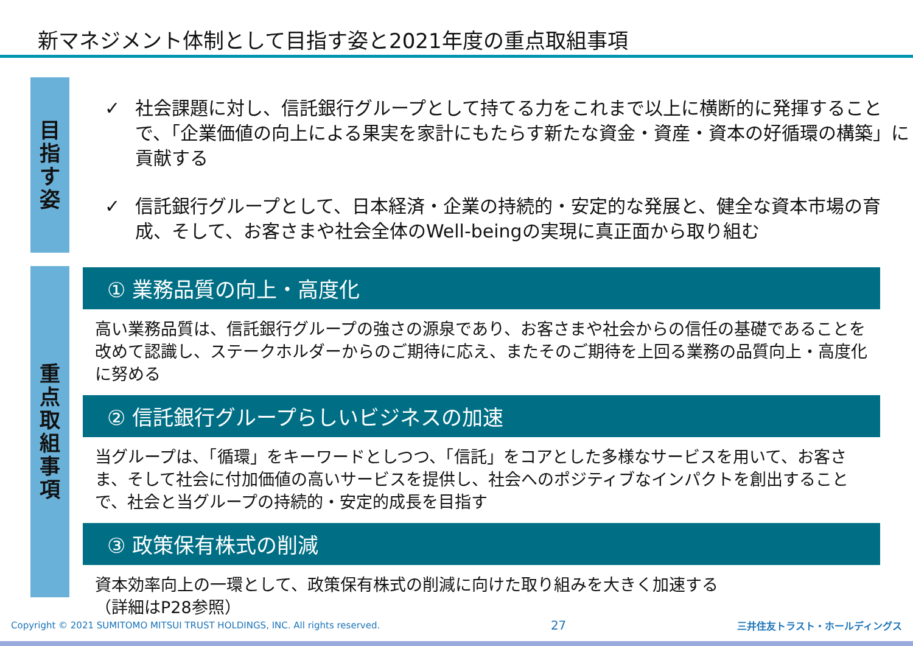新マネジメント体制として目指す姿と2021年度の重点取組事項
目
指
す
姿
✓ 社会課題に対し、信託銀行グループとして持てる力をこれまで以上に横断的に発揮することで、「企業価値の向上による果実を家計にもたらす新たな資金・資産・資本の好循環の構築」に貢献する
✓ 信託銀行グループとして、日本経済・企業の持続的・安定的な発展と、健全な資本市場の育成、そして、お客さまや社会全体のWell-beingの実現に真正面から取り組む
重
点
取
組
事
項
① 業務品質の向上・高度化
高い業務品質は、信託銀行グループの強さの源泉であり、お客さまや社会からの信任の基礎であることを改めて認識し、ステークホルダーからのご期待に応え、またそのご期待を上回る業務の品質向上・高度化に努める
② 信託銀行グループらしいビジネスの加速
当グループは、「循環」をキーワードとしつつ、「信託」をコアとした多様なサービスを用いて、お客さま、そして社会に付加価値の高いサービスを提供し、社会へのポジティブなインパクトを創出することで、社会と当グループの持続的・安定的成長を目指す
③ 政策保有株式の削減
資本効率向上の一環として、政策保有株式の削減に向けた取り組みを大きく加速する
（詳細はP28参照）
Copyright © 2021 SUMITOMO MITSUI TRUST HOLDINGS, INC. All rights reserved. 27 三井住友トラスト・ホールディングス